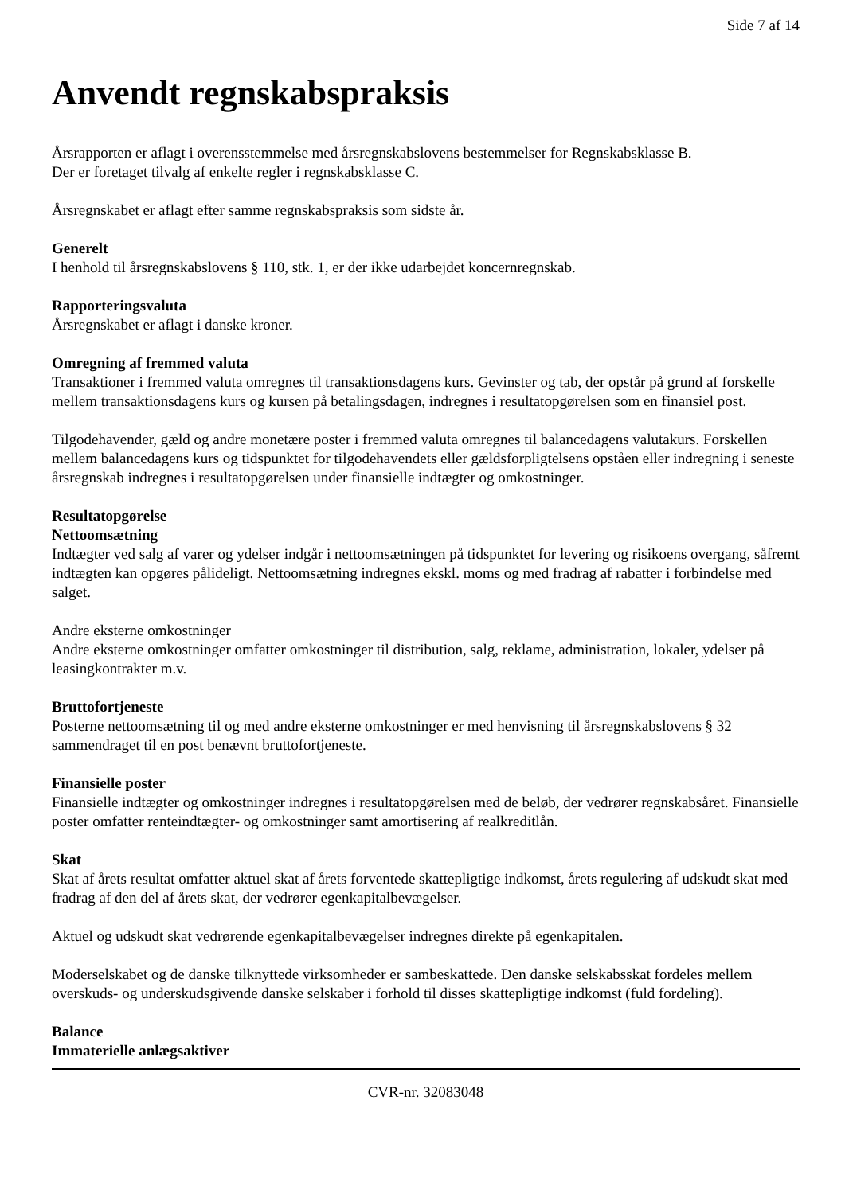Side 7 af 14
Anvendt regnskabspraksis
Årsrapporten er aflagt i overensstemmelse med årsregnskabslovens bestemmelser for Regnskabsklasse B.
Der er foretaget tilvalg af enkelte regler i regnskabsklasse C.
Årsregnskabet er aflagt efter samme regnskabspraksis som sidste år.
Generelt
I henhold til årsregnskabslovens § 110, stk. 1, er der ikke udarbejdet koncernregnskab.
Rapporteringsvaluta
Årsregnskabet er aflagt i danske kroner.
Omregning af fremmed valuta
Transaktioner i fremmed valuta omregnes til transaktionsdagens kurs. Gevinster og tab, der opstår på grund af forskelle mellem transaktionsdagens kurs og kursen på betalingsdagen, indregnes i resultatopgørelsen som en finansiel post.
Tilgodehavender, gæld og andre monetære poster i fremmed valuta omregnes til balancedagens valutakurs. Forskellen mellem balancedagens kurs og tidspunktet for tilgodehavendets eller gældsforpligtelsens opståen eller indregning i seneste årsregnskab indregnes i resultatopgørelsen under finansielle indtægter og omkostninger.
Resultatopgørelse
Nettoomsætning
Indtægter ved salg af varer og ydelser indgår i nettoomsætningen på tidspunktet for levering og risikoens overgang, såfremt indtægten kan opgøres pålideligt. Nettoomsætning indregnes ekskl. moms og med fradrag af rabatter i forbindelse med salget.
Andre eksterne omkostninger
Andre eksterne omkostninger omfatter omkostninger til distribution, salg, reklame, administration, lokaler, ydelser på leasingkontrakter m.v.
Bruttofortjeneste
Posterne nettoomsætning til og med andre eksterne omkostninger er med henvisning til årsregnskabslovens § 32 sammendraget til en post benævnt bruttofortjeneste.
Finansielle poster
Finansielle indtægter og omkostninger indregnes i resultatopgørelsen med de beløb, der vedrører regnskabsåret. Finansielle poster omfatter renteindtægter- og omkostninger samt amortisering af realkreditlån.
Skat
Skat af årets resultat omfatter aktuel skat af årets forventede skattepligtige indkomst, årets regulering af udskudt skat med fradrag af den del af årets skat, der vedrører egenkapitalbevægelser.
Aktuel og udskudt skat vedrørende egenkapitalbevægelser indregnes direkte på egenkapitalen.
Moderselskabet og de danske tilknyttede virksomheder er sambeskattede. Den danske selskabsskat fordeles mellem overskuds- og underskudsgivende danske selskaber i forhold til disses skattepligtige indkomst (fuld fordeling).
Balance
Immaterielle anlægsaktiver
CVR-nr. 32083048